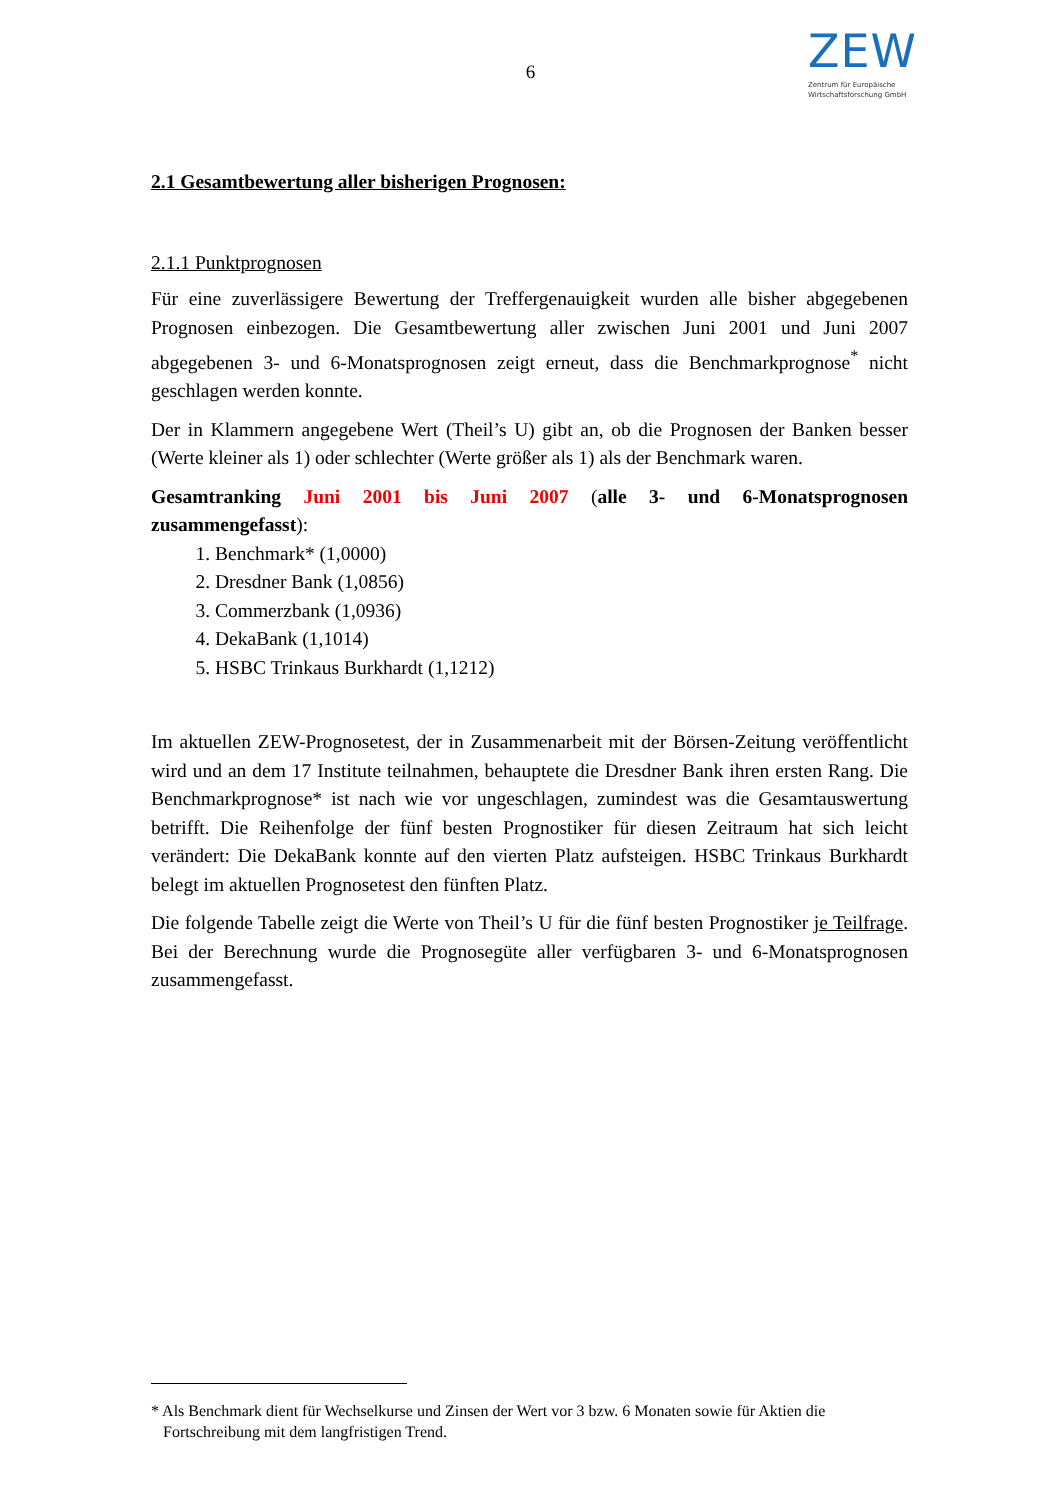6
ZEW
Zentrum für Europäische
Wirtschaftsforschung GmbH
2.1 Gesamtbewertung aller bisherigen Prognosen:
2.1.1 Punktprognosen
Für eine zuverlässigere Bewertung der Treffergenauigkeit wurden alle bisher abgegebenen Prognosen einbezogen. Die Gesamtbewertung aller zwischen Juni 2001 und Juni 2007 abgegebenen 3- und 6-Monatsprognosen zeigt erneut, dass die Benchmarkprognose<sup>*</sup> nicht geschlagen werden konnte.
Der in Klammern angegebene Wert (Theil’s U) gibt an, ob die Prognosen der Banken besser (Werte kleiner als 1) oder schlechter (Werte größer als 1) als der Benchmark waren.
Gesamtranking Juni 2001 bis Juni 2007 (alle 3- und 6-Monatsprognosen zusammengefasst):
1. Benchmark* (1,0000)
2. Dresdner Bank (1,0856)
3. Commerzbank (1,0936)
4. DekaBank (1,1014)
5. HSBC Trinkaus Burkhardt (1,1212)
Im aktuellen ZEW-Prognosetest, der in Zusammenarbeit mit der Börsen-Zeitung veröffentlicht wird und an dem 17 Institute teilnahmen, behauptete die Dresdner Bank ihren ersten Rang. Die Benchmarkprognose* ist nach wie vor ungeschlagen, zumindest was die Gesamtauswertung betrifft. Die Reihenfolge der fünf besten Prognostiker für diesen Zeitraum hat sich leicht verändert: Die DekaBank konnte auf den vierten Platz aufsteigen. HSBC Trinkaus Burkhardt belegt im aktuellen Prognosetest den fünften Platz.
Die folgende Tabelle zeigt die Werte von Theil’s U für die fünf besten Prognostiker je Teilfrage. Bei der Berechnung wurde die Prognosegüte aller verfügbaren 3- und 6-Monatsprognosen zusammengefasst.
* Als Benchmark dient für Wechselkurse und Zinsen der Wert vor 3 bzw. 6 Monaten sowie für Aktien die Fortschreibung mit dem langfristigen Trend.